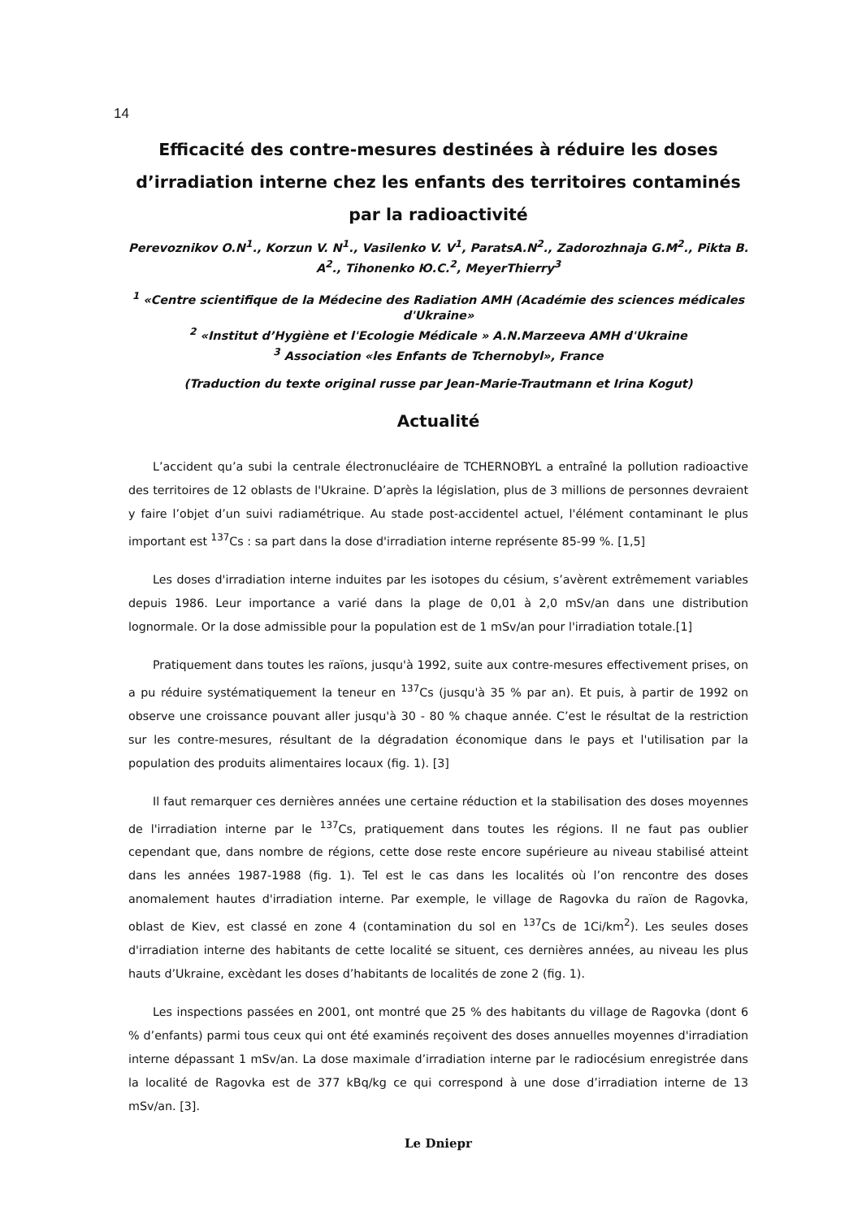14
Efficacité des contre-mesures destinées à réduire les doses d’irradiation interne chez les enfants des territoires contaminés par la radioactivité
Perevoznikov O.N<sup>1</sup>., Korzun V. N<sup>1</sup>., Vasilenko V. V<sup>1</sup>, ParatsA.N<sup>2</sup>., Zadorozhnaja G.M<sup>2</sup>., Pikta B. A<sup>2</sup>., Tihonenko Ю.С.<sup>2</sup>, MeyerThierry<sup>3</sup>
<sup>1</sup> «Centre scientifique de la Médecine des Radiation AMH (Académie des sciences médicales d'Ukraine»
<sup>2</sup> «Institut d’Hygiène et l'Ecologie Médicale » A.N.Marzeeva AMH d'Ukraine
<sup>3</sup> Association «les Enfants de Tchernobyl», France
(Traduction du texte original russe par Jean-Marie-Trautmann et Irina Kogut)
Actualité
L’accident qu’a subi la centrale électronucléaire de TCHERNOBYL a entraîné la pollution radioactive des territoires de 12 oblasts de l'Ukraine. D’après la législation, plus de 3 millions de personnes devraient y faire l’objet d’un suivi radiamétrique. Au stade post-accidentel actuel, l'élément contaminant le plus important est <sup>137</sup>Cs : sa part dans la dose d'irradiation interne représente 85-99 %. [1,5]
Les doses d'irradiation interne induites par les isotopes du césium, s’avèrent extrêmement variables depuis 1986. Leur importance a varié dans la plage de 0,01 à 2,0 mSv/an dans une distribution lognormale. Or la dose admissible pour la population est de 1 mSv/an pour l'irradiation totale.[1]
Pratiquement dans toutes les raïons, jusqu'à 1992, suite aux contre-mesures effectivement prises, on a pu réduire systématiquement la teneur en <sup>137</sup>Cs (jusqu'à 35 % par an). Et puis, à partir de 1992 on observe une croissance pouvant aller jusqu'à 30 - 80 % chaque année. C’est le résultat de la restriction sur les contre-mesures, résultant de la dégradation économique dans le pays et l'utilisation par la population des produits alimentaires locaux (fig. 1). [3]
Il faut remarquer ces dernières années une certaine réduction et la stabilisation des doses moyennes de l'irradiation interne par le <sup>137</sup>Cs, pratiquement dans toutes les régions. Il ne faut pas oublier cependant que, dans nombre de régions, cette dose reste encore supérieure au niveau stabilisé atteint dans les années 1987-1988 (fig. 1). Tel est le cas dans les localités où l’on rencontre des doses anomalement hautes d'irradiation interne. Par exemple, le village de Ragovka du raïon de Ragovka, oblast de Kiev, est classé en zone 4 (contamination du sol en <sup>137</sup>Cs de 1Ci/km<sup>2</sup>). Les seules doses d'irradiation interne des habitants de cette localité se situent, ces dernières années, au niveau les plus hauts d’Ukraine, excèdant les doses d’habitants de localités de zone 2 (fig. 1).
Les inspections passées en 2001, ont montré que 25 % des habitants du village de Ragovka (dont 6 % d’enfants) parmi tous ceux qui ont été examinés reçoivent des doses annuelles moyennes d'irradiation interne dépassant 1 mSv/an. La dose maximale d’irradiation interne par le radiocésium enregistrée dans la localité de Ragovka est de 377 kBq/kg ce qui correspond à une dose d’irradiation interne de 13 mSv/an. [3].
Le Dniepr